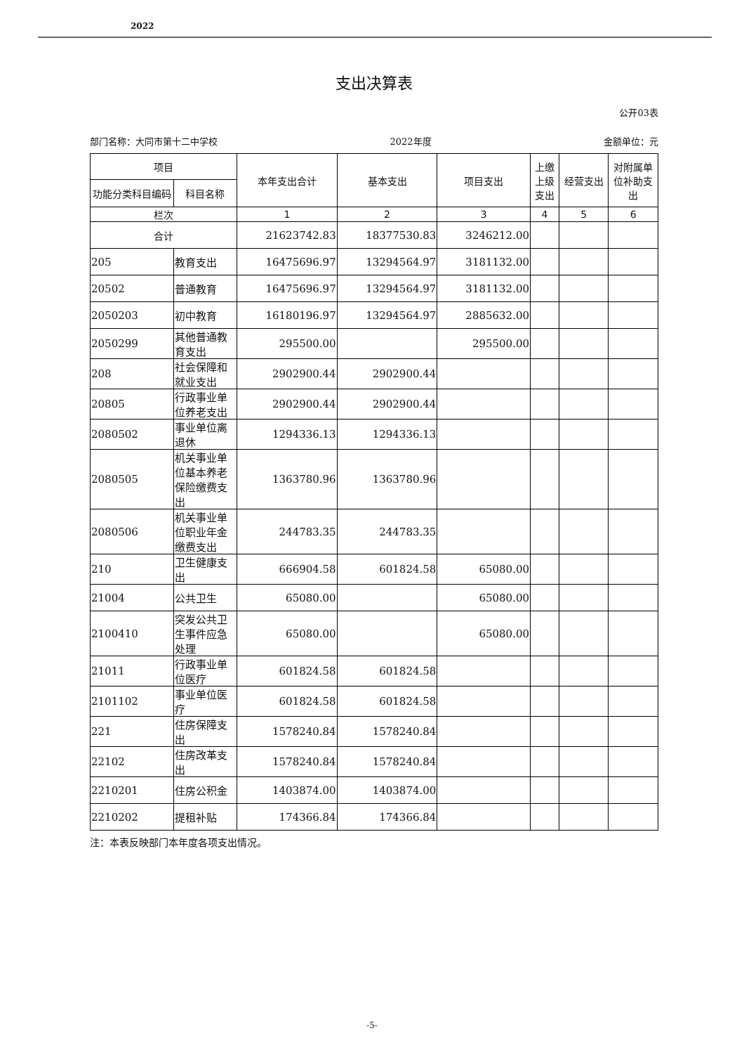2022
支出决算表
公开03表
部门名称：大同市第十二中学校 2022年度 金额单位：元
| 项目 | | 本年支出合计 | 基本支出 | 项目支出 | 上缴上级支出 | 经营支出 | 对附属单位补助支出 |
| --- | --- | --- | --- | --- | --- | --- | --- |
| 功能分类科目编码 | 科目名称 | | | | | | |
| 栏次 | | 1 | 2 | 3 | 4 | 5 | 6 |
| 合计 | | 21623742.83 | 18377530.83 | 3246212.00 | | | |
| 205 | 教育支出 | 16475696.97 | 13294564.97 | 3181132.00 | | | |
| 20502 | 普通教育 | 16475696.97 | 13294564.97 | 3181132.00 | | | |
| 2050203 | 初中教育 | 16180196.97 | 13294564.97 | 2885632.00 | | | |
| 2050299 | 其他普通教育支出 | 295500.00 | | 295500.00 | | | |
| 208 | 社会保障和就业支出 | 2902900.44 | 2902900.44 | | | | |
| 20805 | 行政事业单位养老支出 | 2902900.44 | 2902900.44 | | | | |
| 2080502 | 事业单位离退休 | 1294336.13 | 1294336.13 | | | | |
| 2080505 | 机关事业单位基本养老保险缴费支出 | 1363780.96 | 1363780.96 | | | | |
| 2080506 | 机关事业单位职业年金缴费支出 | 244783.35 | 244783.35 | | | | |
| 210 | 卫生健康支出 | 666904.58 | 601824.58 | 65080.00 | | | |
| 21004 | 公共卫生 | 65080.00 | | 65080.00 | | | |
| 2100410 | 突发公共卫生事件应急处理 | 65080.00 | | 65080.00 | | | |
| 21011 | 行政事业单位医疗 | 601824.58 | 601824.58 | | | | |
| 2101102 | 事业单位医疗 | 601824.58 | 601824.58 | | | | |
| 221 | 住房保障支出 | 1578240.84 | 1578240.84 | | | | |
| 22102 | 住房改革支出 | 1578240.84 | 1578240.84 | | | | |
| 2210201 | 住房公积金 | 1403874.00 | 1403874.00 | | | | |
| 2210202 | 提租补贴 | 174366.84 | 174366.84 | | | | |
注：本表反映部门本年度各项支出情况。
-5-